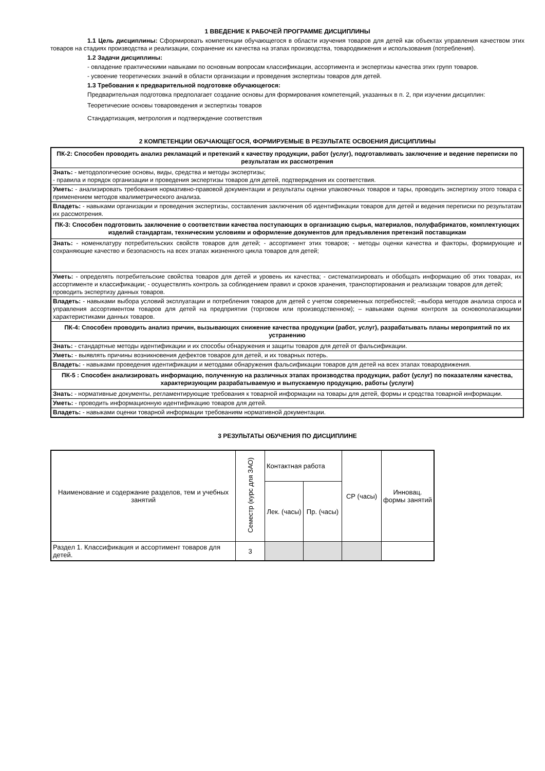1 ВВЕДЕНИЕ К РАБОЧЕЙ ПРОГРАММЕ ДИСЦИПЛИНЫ
1.1 Цель дисциплины: Сформировать компетенции обучающегося в области изучения товаров для детей как объектах управления качеством этих товаров на стадиях производства и реализации, сохранение их качества на этапах производства, товародвижения и использования (потребления).
1.2 Задачи дисциплины:
- овладение практическими навыками по основным вопросам классификации, ассортимента и экспертизы качества этих групп товаров.
- усвоение теоретических знаний в области организации и проведения экспертизы товаров для детей.
1.3 Требования к предварительной подготовке обучающегося:
Предварительная подготовка предполагает создание основы для формирования компетенций, указанных в п. 2, при изучении дисциплин:
Теоретические основы товароведения и экспертизы товаров
Стандартизация, метрология и подтверждение соответствия
2 КОМПЕТЕНЦИИ ОБУЧАЮЩЕГОСЯ, ФОРМИРУЕМЫЕ В РЕЗУЛЬТАТЕ ОСВОЕНИЯ ДИСЦИПЛИНЫ
| ПК-2: Способен проводить анализ рекламаций и претензий к качеству продукции, работ (услуг), подготавливать заключение и ведение переписки по результатам их рассмотрения |
| Знать: - методологические основы, виды, средства и методы экспертизы; - правила и порядок организации и проведения экспертизы товаров для детей, подтверждения их соответствия. |
| Уметь: - анализировать требования нормативно-правовой документации и результаты оценки упаковочных товаров и тары, проводить экспертизу этого товара с применением методов квалиметрического анализа. |
| Владеть: - навыками организации и проведения экспертизы, составления заключения об идентификации товаров для детей и ведения переписки по результатам их рассмотрения. |
| ПК-3: Способен подготовить заключение о соответствии качества поступающих в организацию сырья, материалов, полуфабрикатов, комплектующих изделий стандартам, техническим условиям и оформление документов для предъявления претензий поставщикам |
| Знать: - номенклатуру потребительских свойств товаров для детей; - ассортимент этих товаров; - методы оценки качества и факторы, формирующие и сохраняющие качество и безопасность на всех этапах жизненного цикла товаров для детей; |
| Уметь: - определять потребительские свойства товаров для детей и уровень их качества; - систематизировать и обобщать информацию об этих товарах, их ассортименте и классификации; - осуществлять контроль за соблюдением правил и сроков хранения, транспортирования и реализации товаров для детей; проводить экспертизу данных товаров. |
| Владеть: - навыками выбора условий эксплуатации и потребления товаров для детей с учетом современных потребностей; –выбора методов анализа спроса и управления ассортиментом товаров для детей на предприятии (торговом или производственном); – навыками оценки контроля за основополагающими характеристиками данных товаров. |
| ПК-4: Способен проводить анализ причин, вызывающих снижение качества продукции (работ, услуг), разрабатывать планы мероприятий по их устранению |
| Знать: - стандартные методы идентификации и их способы обнаружения и защиты товаров для детей от фальсификации. |
| Уметь: - выявлять причины возникновения дефектов товаров для детей, и их товарных потерь. |
| Владеть: - навыками проведения идентификации и методами обнаружения фальсификации товаров для детей на всех этапах товародвижения. |
| ПК-5 : Способен анализировать информацию, полученную на различных этапах производства продукции, работ (услуг) по показателям качества, характеризующим разрабатываемую и выпускаемую продукцию, работы (услуги) |
| Знать: - нормативные документы, регламентирующие требования к товарной информации на товары для детей, формы и средства товарной информации. |
| Уметь: - проводить информационную идентификацию товаров для детей. |
| Владеть: - навыками оценки товарной информации требованиям нормативной документации. |
3 РЕЗУЛЬТАТЫ ОБУЧЕНИЯ ПО ДИСЦИПЛИНЕ
| Наименование и содержание разделов, тем и учебных занятий | Семестр (курс для ЗАО) | Контактная работа | | СР (часы) | Инновац. формы занятий |
| --- | --- | --- | --- | --- | --- |
| | | Лек. (часы) | Пр. (часы) | | |
| Раздел 1. Классификация и ассортимент товаров для детей. | 3 | | | | |